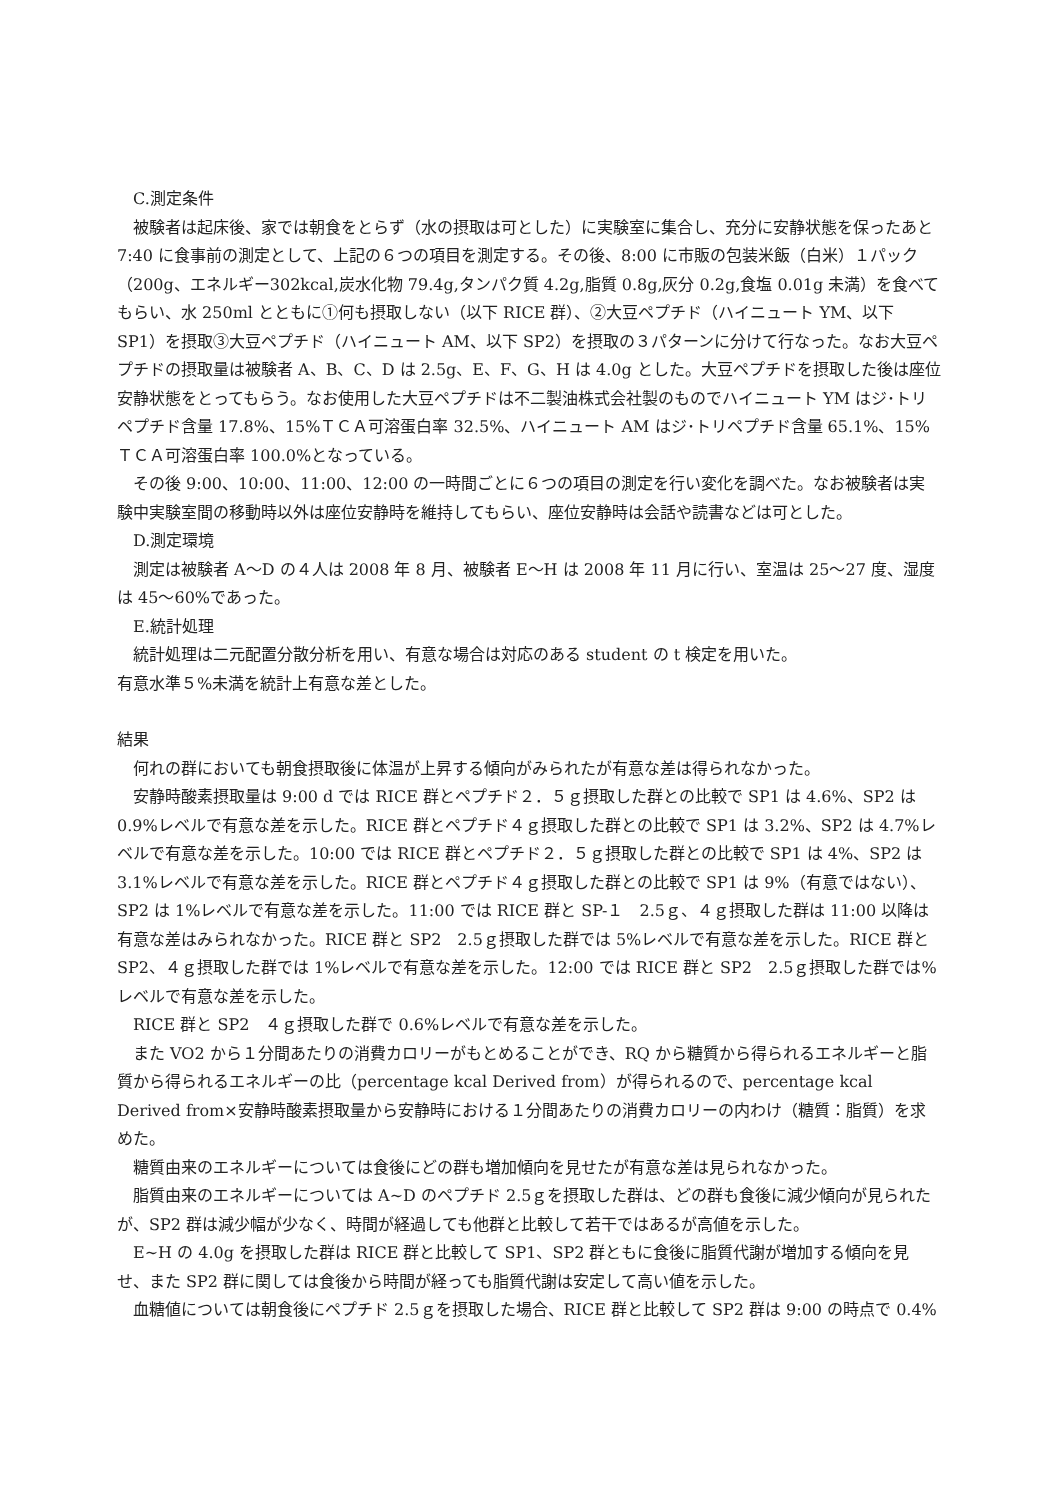C.測定条件
被験者は起床後、家では朝食をとらず（水の摂取は可とした）に実験室に集合し、充分に安静状態を保ったあと 7:40 に食事前の測定として、上記の６つの項目を測定する。その後、8:00 に市販の包装米飯（白米）１パック（200g、エネルギー302kcal,炭水化物 79.4g,タンパク質 4.2g,脂質 0.8g,灰分 0.2g,食塩 0.01g 未満）を食べてもらい、水 250ml とともに①何も摂取しない（以下 RICE 群）、②大豆ペプチド（ハイニュート YM、以下 SP1）を摂取③大豆ペプチド（ハイニュート AM、以下 SP2）を摂取の３パターンに分けて行なった。なお大豆ペプチドの摂取量は被験者 A、B、C、D は 2.5g、E、F、G、H は 4.0g とした。大豆ペプチドを摂取した後は座位安静状態をとってもらう。なお使用した大豆ペプチドは不二製油株式会社製のものでハイニュート YM はジ･トリペプチド含量 17.8%、15%ＴＣＡ可溶蛋白率 32.5%、ハイニュート AM はジ･トリペプチド含量 65.1%、15%ＴＣＡ可溶蛋白率 100.0%となっている。
その後 9:00、10:00、11:00、12:00 の一時間ごとに６つの項目の測定を行い変化を調べた。なお被験者は実験中実験室間の移動時以外は座位安静時を維持してもらい、座位安静時は会話や読書などは可とした。
D.測定環境
測定は被験者 A～D の４人は 2008 年 8 月、被験者 E～H は 2008 年 11 月に行い、室温は 25～27 度、湿度は 45～60%であった。
E.統計処理
統計処理は二元配置分散分析を用い、有意な場合は対応のある student の t 検定を用いた。
有意水準５%未満を統計上有意な差とした。
結果
何れの群においても朝食摂取後に体温が上昇する傾向がみられたが有意な差は得られなかった。
安静時酸素摂取量は 9:00 d では RICE 群とペプチド２．５ｇ摂取した群との比較で SP1 は 4.6%、SP2 は 0.9%レベルで有意な差を示した。RICE 群とペプチド４ｇ摂取した群との比較で SP1 は 3.2%、SP2 は 4.7%レベルで有意な差を示した。10:00 では RICE 群とペプチド２．５ｇ摂取した群との比較で SP1 は 4%、SP2 は 3.1%レベルで有意な差を示した。RICE 群とペプチド４ｇ摂取した群との比較で SP1 は 9%（有意ではない）、SP2 は 1%レベルで有意な差を示した。11:00 では RICE 群と SP-１　2.5ｇ、４ｇ摂取した群は 11:00 以降は有意な差はみられなかった。RICE 群と SP2　2.5ｇ摂取した群では 5%レベルで有意な差を示した。RICE 群と SP2、４ｇ摂取した群では 1%レベルで有意な差を示した。12:00 では RICE 群と SP2　2.5ｇ摂取した群では%レベルで有意な差を示した。
RICE 群と SP2　４ｇ摂取した群で 0.6%レベルで有意な差を示した。
また VO2 から１分間あたりの消費カロリーがもとめることができ、RQ から糖質から得られるエネルギーと脂質から得られるエネルギーの比（percentage kcal Derived from）が得られるので、percentage kcal Derived from×安静時酸素摂取量から安静時における１分間あたりの消費カロリーの内わけ（糖質：脂質）を求めた。
糖質由来のエネルギーについては食後にどの群も増加傾向を見せたが有意な差は見られなかった。
脂質由来のエネルギーについては A~D のペプチド 2.5ｇを摂取した群は、どの群も食後に減少傾向が見られたが、SP2 群は減少幅が少なく、時間が経過しても他群と比較して若干ではあるが高値を示した。
E~H の 4.0g を摂取した群は RICE 群と比較して SP1、SP2 群ともに食後に脂質代謝が増加する傾向を見せ、また SP2 群に関しては食後から時間が経っても脂質代謝は安定して高い値を示した。
血糖値については朝食後にペプチド 2.5ｇを摂取した場合、RICE 群と比較して SP2 群は 9:00 の時点で 0.4%